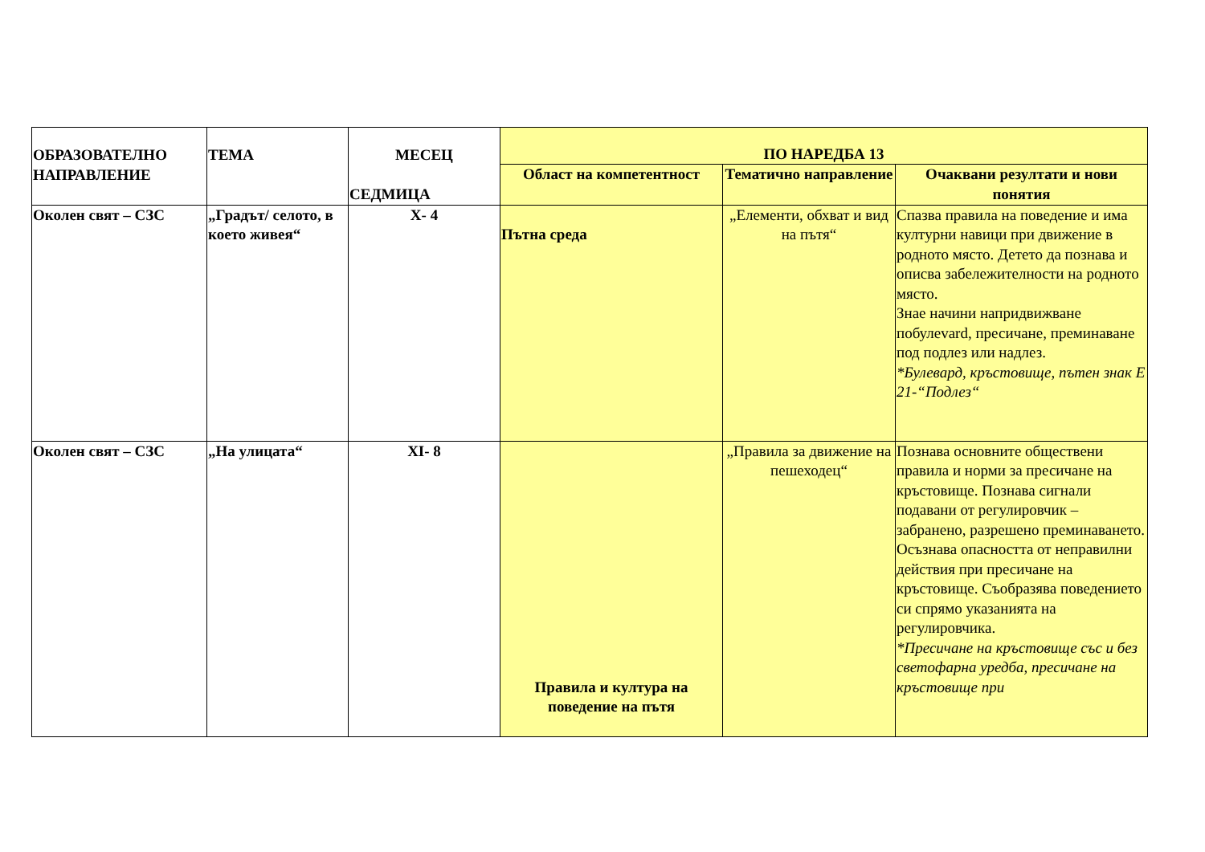| ОБРАЗОВАТЕЛНО НАПРАВЛЕНИЕ | ТЕМА | МЕСЕЦ СЕДМИЦА | ПО НАРЕДБА 13 | | |
| --- | --- | --- | --- | --- | --- |
| | | | Област на компетентност | Тематично направление | Очаквани резултати и нови понятия |
| Околен свят – СЗС | „Градът/ селото, в което живея“ | X- 4 | Пътна среда | „Елементи, обхват и вид на пътя“ | Спазва правила на поведение и има културни навици при движение в родното място. Детето да познава и описва забележителности на родното място. Знае начини напридвижване побулеvard, пресичане, преминаване под подлез или надлез. *Булевард, кръстовище, пътен знак Е 21-“Подлез“ |
| Околен свят – СЗС | „На улицата“ | XI- 8 | Правила и култура на поведение на пътя | „Правила за движение на пешеходец“ | Познава основните обществени правила и норми за пресичане на кръстовище. Познава сигнали подавани от регулировчик – забранено, разрешено преминаването. Осъзнава опасността от неправилни действия при пресичане на кръстовище. Съобразява поведението си спрямо указанията на регулировчика. *Пресичане на кръстовище със и без светофарна уредба, пресичане на кръстовище при |